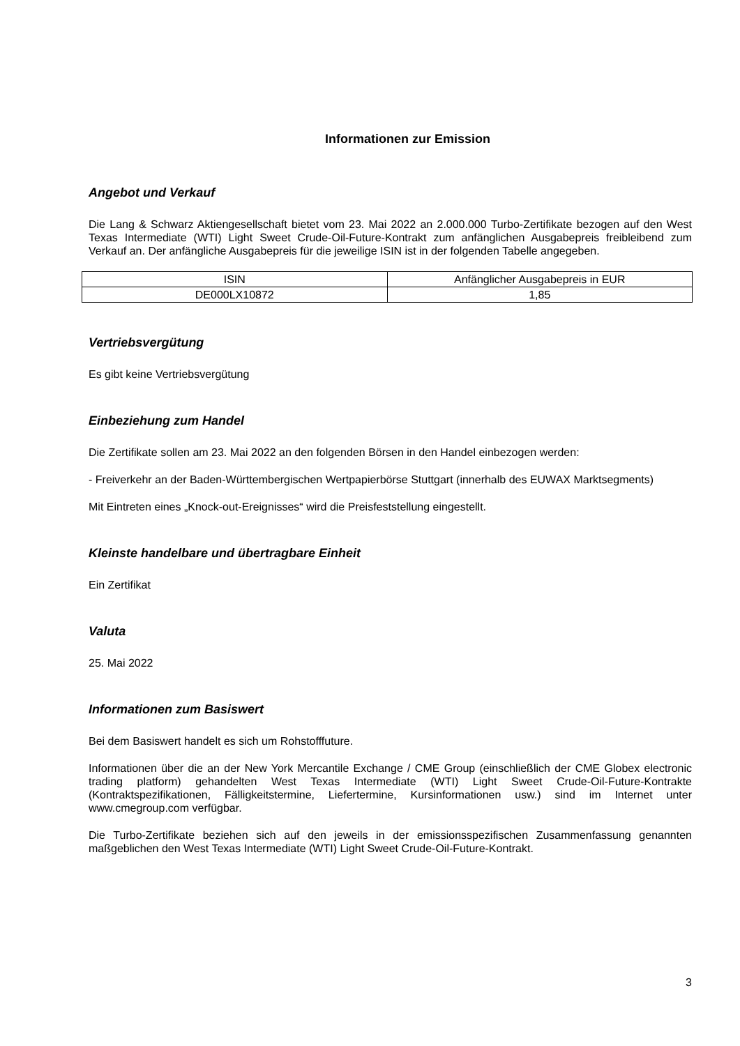Informationen zur Emission
Angebot und Verkauf
Die Lang & Schwarz Aktiengesellschaft bietet vom 23. Mai 2022 an 2.000.000 Turbo-Zertifikate bezogen auf den West Texas Intermediate (WTI) Light Sweet Crude-Oil-Future-Kontrakt zum anfänglichen Ausgabepreis freibleibend zum Verkauf an. Der anfängliche Ausgabepreis für die jeweilige ISIN ist in der folgenden Tabelle angegeben.
| ISIN | Anfänglicher Ausgabepreis in EUR |
| --- | --- |
| DE000LX10872 | 1,85 |
Vertriebsvergütung
Es gibt keine Vertriebsvergütung
Einbeziehung zum Handel
Die Zertifikate sollen am 23. Mai 2022 an den folgenden Börsen in den Handel einbezogen werden:
- Freiverkehr an der Baden-Württembergischen Wertpapierbörse Stuttgart (innerhalb des EUWAX Marktsegments)
Mit Eintreten eines „Knock-out-Ereignisses“ wird die Preisfeststellung eingestellt.
Kleinste handelbare und übertragbare Einheit
Ein Zertifikat
Valuta
25. Mai 2022
Informationen zum Basiswert
Bei dem Basiswert handelt es sich um Rohstofffuture.
Informationen über die an der New York Mercantile Exchange / CME Group (einschließlich der CME Globex electronic trading platform) gehandelten West Texas Intermediate (WTI) Light Sweet Crude-Oil-Future-Kontrakte (Kontraktspezifikationen, Fälligkeitstermine, Liefertermine, Kursinformationen usw.) sind im Internet unter www.cmegroup.com verfügbar.
Die Turbo-Zertifikate beziehen sich auf den jeweils in der emissionsspezifischen Zusammenfassung genannten maßgeblichen den West Texas Intermediate (WTI) Light Sweet Crude-Oil-Future-Kontrakt.
3